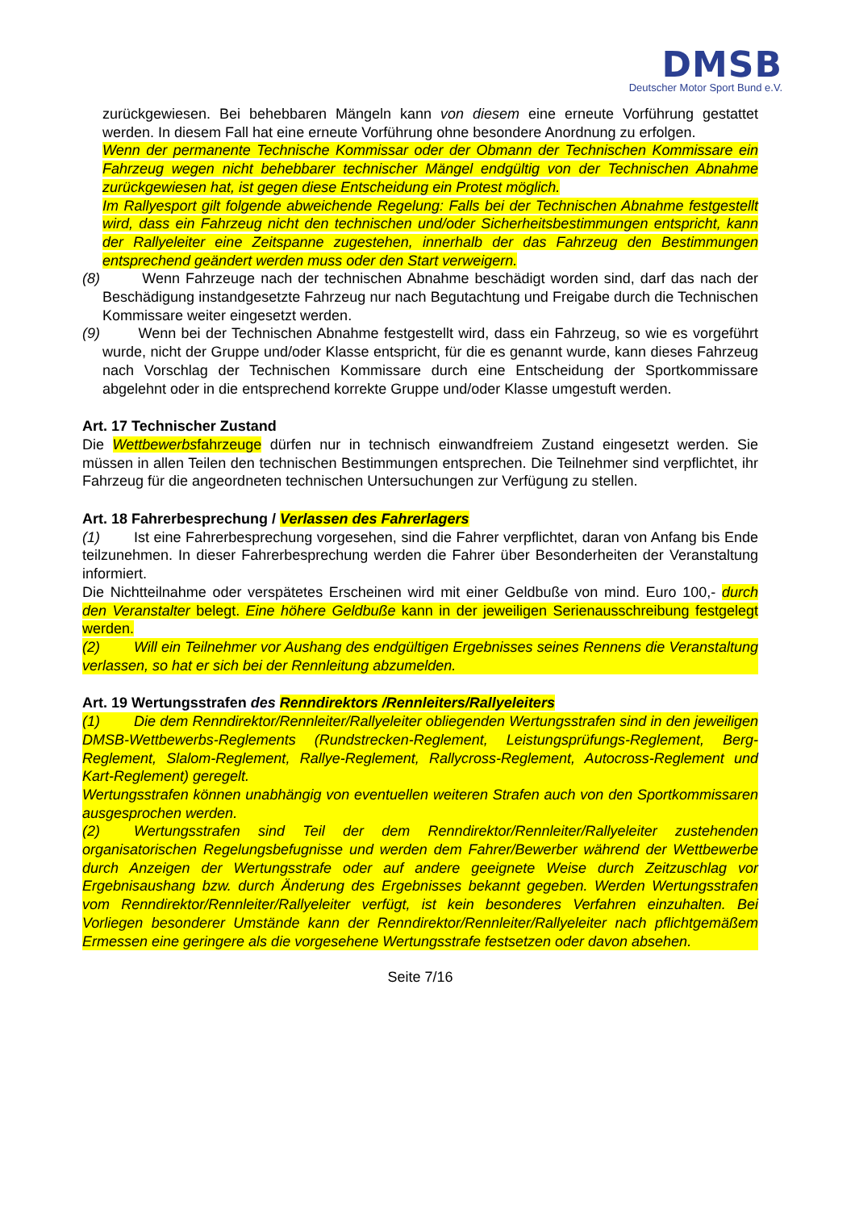DMSB
Deutscher Motor Sport Bund e.V.
zurückgewiesen. Bei behebbaren Mängeln kann von diesem eine erneute Vorführung gestattet werden. In diesem Fall hat eine erneute Vorführung ohne besondere Anordnung zu erfolgen.
Wenn der permanente Technische Kommissar oder der Obmann der Technischen Kommissare ein Fahrzeug wegen nicht behebbarer technischer Mängel endgültig von der Technischen Abnahme zurückgewiesen hat, ist gegen diese Entscheidung ein Protest möglich.
Im Rallyesport gilt folgende abweichende Regelung: Falls bei der Technischen Abnahme festgestellt wird, dass ein Fahrzeug nicht den technischen und/oder Sicherheitsbestimmungen entspricht, kann der Rallyeleiter eine Zeitspanne zugestehen, innerhalb der das Fahrzeug den Bestimmungen entsprechend geändert werden muss oder den Start verweigern.
(8) Wenn Fahrzeuge nach der technischen Abnahme beschädigt worden sind, darf das nach der Beschädigung instandgesetzte Fahrzeug nur nach Begutachtung und Freigabe durch die Technischen Kommissare weiter eingesetzt werden.
(9) Wenn bei der Technischen Abnahme festgestellt wird, dass ein Fahrzeug, so wie es vorgeführt wurde, nicht der Gruppe und/oder Klasse entspricht, für die es genannt wurde, kann dieses Fahrzeug nach Vorschlag der Technischen Kommissare durch eine Entscheidung der Sportkommissare abgelehnt oder in die entsprechend korrekte Gruppe und/oder Klasse umgestuft werden.
Art. 17 Technischer Zustand
Die Wettbewerbsfahrzeuge dürfen nur in technisch einwandfreiem Zustand eingesetzt werden. Sie müssen in allen Teilen den technischen Bestimmungen entsprechen. Die Teilnehmer sind verpflichtet, ihr Fahrzeug für die angeordneten technischen Untersuchungen zur Verfügung zu stellen.
Art. 18 Fahrerbesprechung / Verlassen des Fahrerlagers
(1) Ist eine Fahrerbesprechung vorgesehen, sind die Fahrer verpflichtet, daran von Anfang bis Ende teilzunehmen. In dieser Fahrerbesprechung werden die Fahrer über Besonderheiten der Veranstaltung informiert.
Die Nichtteilnahme oder verspätetes Erscheinen wird mit einer Geldbuße von mind. Euro 100,- durch den Veranstalter belegt. Eine höhere Geldbuße kann in der jeweiligen Serienausschreibung festgelegt werden.
(2) Will ein Teilnehmer vor Aushang des endgültigen Ergebnisses seines Rennens die Veranstaltung verlassen, so hat er sich bei der Rennleitung abzumelden.
Art. 19 Wertungsstrafen des Renndirektors /Rennleiters/Rallyeleiters
(1) Die dem Renndirektor/Rennleiter/Rallyeleiter obliegenden Wertungsstrafen sind in den jeweiligen DMSB-Wettbewerbs-Reglements (Rundstrecken-Reglement, Leistungsprüfungs-Reglement, Berg-Reglement, Slalom-Reglement, Rallye-Reglement, Rallycross-Reglement, Autocross-Reglement und Kart-Reglement) geregelt.
Wertungsstrafen können unabhängig von eventuellen weiteren Strafen auch von den Sportkommissaren ausgesprochen werden.
(2) Wertungsstrafen sind Teil der dem Renndirektor/Rennleiter/Rallyeleiter zustehenden organisatorischen Regelungsbefugnisse und werden dem Fahrer/Bewerber während der Wettbewerbe durch Anzeigen der Wertungsstrafe oder auf andere geeignete Weise durch Zeitzuschlag vor Ergebnisaushang bzw. durch Änderung des Ergebnisses bekannt gegeben. Werden Wertungsstrafen vom Renndirektor/Rennleiter/Rallyeleiter verfügt, ist kein besonderes Verfahren einzuhalten. Bei Vorliegen besonderer Umstände kann der Renndirektor/Rennleiter/Rallyeleiter nach pflichtgemäßem Ermessen eine geringere als die vorgesehene Wertungsstrafe festsetzen oder davon absehen.
Seite 7/16